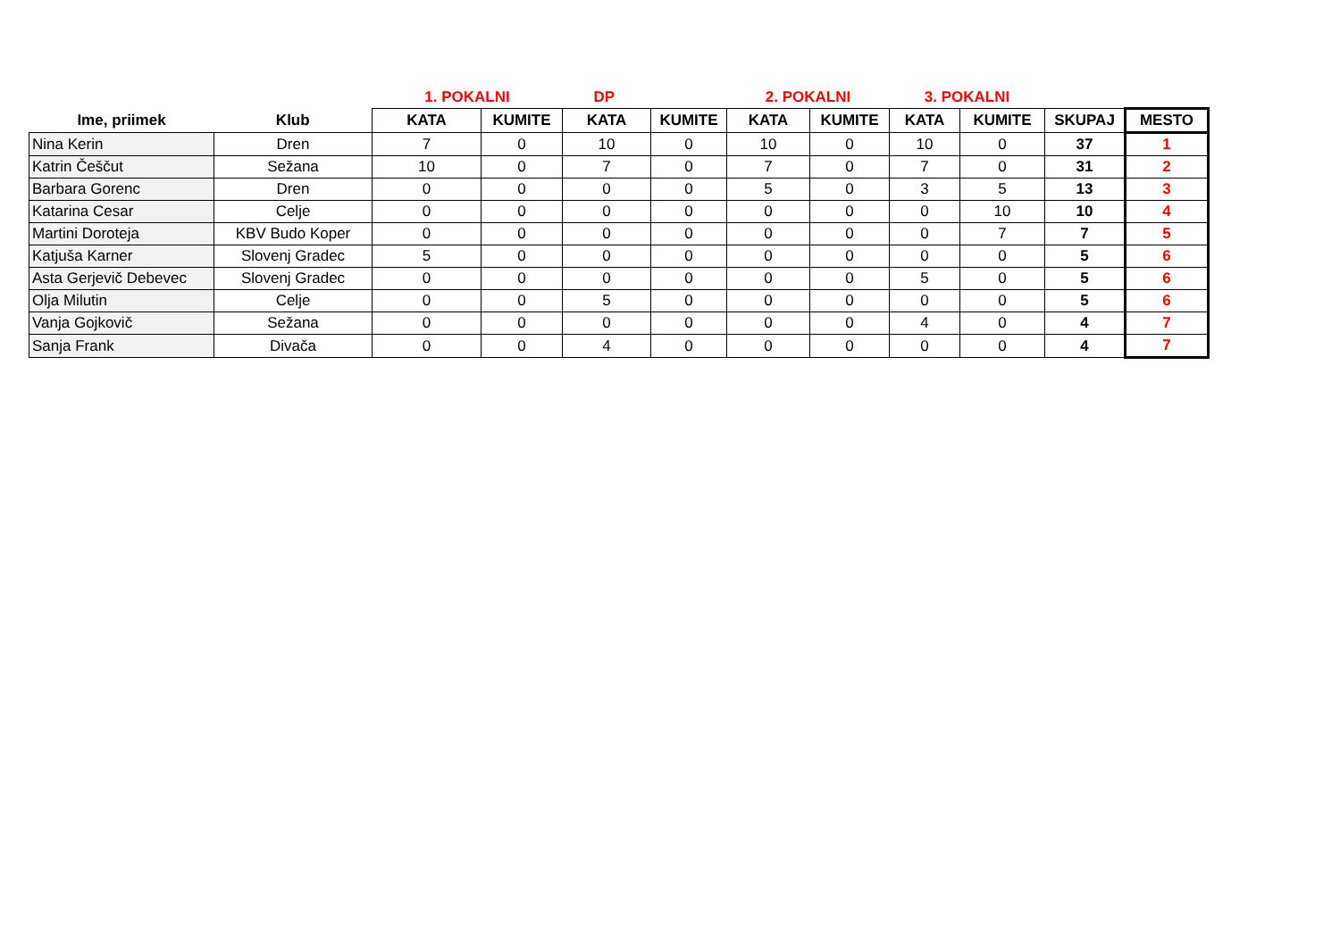| | | 1. POKALNI | | DP | | 2. POKALNI | | 3. POKALNI | | | |
| --- | --- | --- | --- | --- | --- | --- | --- | --- | --- | --- | --- |
| Ime, priimek | Klub | KATA | KUMITE | KATA | KUMITE | KATA | KUMITE | KATA | KUMITE | SKUPAJ | MESTO |
| Nina Kerin | Dren | 7 | 0 | 10 | 0 | 10 | 0 | 10 | 0 | 37 | 1 |
| Katrin Češčut | Sežana | 10 | 0 | 7 | 0 | 7 | 0 | 7 | 0 | 31 | 2 |
| Barbara Gorenc | Dren | 0 | 0 | 0 | 0 | 5 | 0 | 3 | 5 | 13 | 3 |
| Katarina Cesar | Celje | 0 | 0 | 0 | 0 | 0 | 0 | 0 | 10 | 10 | 4 |
| Martini Doroteja | KBV Budo Koper | 0 | 0 | 0 | 0 | 0 | 0 | 0 | 7 | 7 | 5 |
| Katjuša Karner | Slovenj Gradec | 5 | 0 | 0 | 0 | 0 | 0 | 0 | 0 | 5 | 6 |
| Asta Gerjevič Debevec | Slovenj Gradec | 0 | 0 | 0 | 0 | 0 | 0 | 5 | 0 | 5 | 6 |
| Olja Milutin | Celje | 0 | 0 | 5 | 0 | 0 | 0 | 0 | 0 | 5 | 6 |
| Vanja Gojkovič | Sežana | 0 | 0 | 0 | 0 | 0 | 0 | 4 | 0 | 4 | 7 |
| Sanja Frank | Divača | 0 | 0 | 4 | 0 | 0 | 0 | 0 | 0 | 4 | 7 |